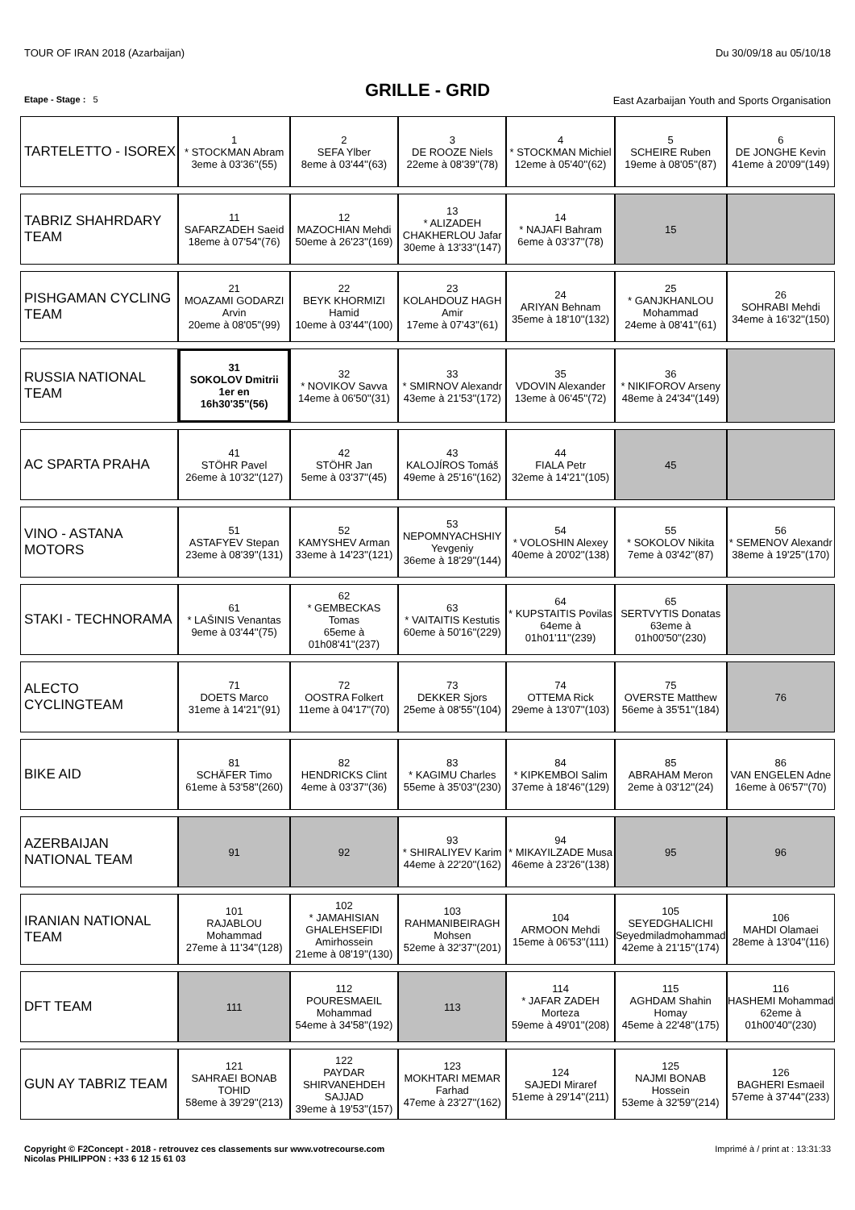TOUR OF IRAN 2018 (Azarbaijan) Du 30/09/18 au 05/10/18
GRILLE - GRID
Etape - Stage : 5 East Azarbaijan Youth and Sports Organisation
| TARTELETTO - ISOREX | 1 * STOCKMAN Abram 3eme à 03'36''(55) | 2 SEFA Ylber 8eme à 03'44''(63) | 3 DE ROOZE Niels 22eme à 08'39''(78) | 4 * STOCKMAN Michiel 12eme à 05'40''(62) | 5 SCHEIRE Ruben 19eme à 08'05''(87) | 6 DE JONGHE Kevin 41eme à 20'09''(149) |
| TABRIZ SHAHRDARY TEAM | 11 SAFARZADEH Saeid 18eme à 07'54''(76) | 12 MAZOCHIAN Mehdi 50eme à 26'23''(169) | 13 * ALIZADEH CHAKHERLOU Jafar 30eme à 13'33''(147) | 14 * NAJAFI Bahram 6eme à 03'37''(78) | 15 | |
| PISHGAMAN CYCLING TEAM | 21 MOAZAMI GODARZI Arvin 20eme à 08'05''(99) | 22 BEYK KHORMIZI Hamid 10eme à 03'44''(100) | 23 KOLAHDOUZ HAGH Amir 17eme à 07'43''(61) | 24 ARIYAN Behnam 35eme à 18'10''(132) | 25 * GANJKHANLOU Mohammad 24eme à 08'41''(61) | 26 SOHRABI Mehdi 34eme à 16'32''(150) |
| RUSSIA NATIONAL TEAM | 31 SOKOLOV Dmitrii 1er en 16h30'35''(56) | 32 * NOVIKOV Savva 14eme à 06'50''(31) | 33 * SMIRNOV Alexandr 43eme à 21'53''(172) | 35 VDOVIN Alexander 13eme à 06'45''(72) | 36 * NIKIFOROV Arseny 48eme à 24'34''(149) | |
| AC SPARTA PRAHA | 41 STÖHR Pavel 26eme à 10'32''(127) | 42 STÖHR Jan 5eme à 03'37''(45) | 43 KALOJÍROS Tomáš 49eme à 25'16''(162) | 44 FIALA Petr 32eme à 14'21''(105) | 45 | |
| VINO - ASTANA MOTORS | 51 ASTAFYEV Stepan 23eme à 08'39''(131) | 52 KAMYSHEV Arman 33eme à 14'23''(121) | 53 NEPOMNYACHSHIY Yevgeniy 36eme à 18'29''(144) | 54 * VOLOSHIN Alexey 40eme à 20'02''(138) | 55 * SOKOLOV Nikita 7eme à 03'42''(87) | 56 * SEMENOV Alexandr 38eme à 19'25''(170) |
| STAKI - TECHNORAMA | 61 * LAŠINIS Venantas 9eme à 03'44''(75) | 62 * GEMBECKAS Tomas 65eme à 01h08'41''(237) | 63 * VAITAITIS Kestutis 60eme à 50'16''(229) | 64 * KUPSTAITIS Povilas 64eme à 01h01'11''(239) | 65 SERTVYTIS Donatas 63eme à 01h00'50''(230) | |
| ALECTO CYCLINGTEAM | 71 DOETS Marco 31eme à 14'21''(91) | 72 OOSTRA Folkert 11eme à 04'17''(70) | 73 DEKKER Sjors 25eme à 08'55''(104) | 74 OTTEMA Rick 29eme à 13'07''(103) | 75 OVERSTE Matthew 56eme à 35'51''(184) | 76 |
| BIKE AID | 81 SCHÄFER Timo 61eme à 53'58''(260) | 82 HENDRICKS Clint 4eme à 03'37''(36) | 83 * KAGIMU Charles 55eme à 35'03''(230) | 84 * KIPKEMBOI Salim 37eme à 18'46''(129) | 85 ABRAHAM Meron 2eme à 03'12''(24) | 86 VAN ENGELEN Adne 16eme à 06'57''(70) |
| AZERBAIJAN NATIONAL TEAM | 91 | 92 | 93 * SHIRALIYEV Karim 44eme à 22'20''(162) | 94 * MIKAYILZADE Musa 46eme à 23'26''(138) | 95 | 96 |
| IRANIAN NATIONAL TEAM | 101 RAJABLOU Mohammad 27eme à 11'34''(128) | 102 * JAMAHISIAN GHALEHSEFIDI Amirhossein 21eme à 08'19''(130) | 103 RAHMANIBEIRAGH Mohsen 52eme à 32'37''(201) | 104 ARMOON Mehdi 15eme à 06'53''(111) | 105 SEYEDGHALICHI Seyedmiladmohammad 42eme à 21'15''(174) | 106 MAHDI Olamaei 28eme à 13'04''(116) |
| DFT TEAM | 111 | 112 POURESMAEIL Mohammad 54eme à 34'58''(192) | 113 | 114 * JAFAR ZADEH Morteza 59eme à 49'01''(208) | 115 AGHDAM Shahin Homay 45eme à 22'48''(175) | 116 HASHEMI Mohammad 62eme à 01h00'40''(230) |
| GUN AY TABRIZ TEAM | 121 SAHRAEI BONAB TOHID 58eme à 39'29''(213) | 122 PAYDAR SHIRVANEHDEH SAJJAD 39eme à 19'53''(157) | 123 MOKHTARI MEMAR Farhad 47eme à 23'27''(162) | 124 SAJEDI Miraref 51eme à 29'14''(211) | 125 NAJMI BONAB Hossein 53eme à 32'59''(214) | 126 BAGHERI Esmaeil 57eme à 37'44''(233) |
Copyright © F2Concept - 2018 - retrouvez ces classements sur www.votrecourse.com
Nicolas PHILIPPON : +33 6 12 15 61 03 Imprimé à / print at : 13:31:33